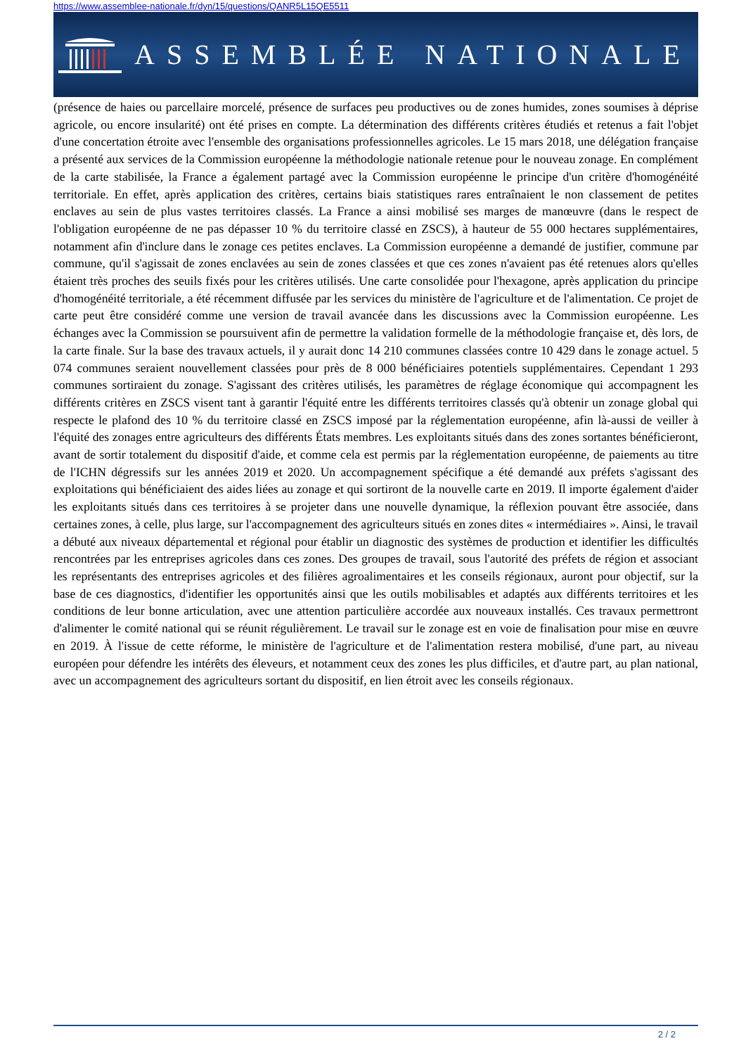https://www.assemblee-nationale.fr/dyn/15/questions/QANR5L15QE5511
ASSEMBLÉE NATIONALE
(présence de haies ou parcellaire morcelé, présence de surfaces peu productives ou de zones humides, zones soumises à déprise agricole, ou encore insularité) ont été prises en compte. La détermination des différents critères étudiés et retenus a fait l'objet d'une concertation étroite avec l'ensemble des organisations professionnelles agricoles. Le 15 mars 2018, une délégation française a présenté aux services de la Commission européenne la méthodologie nationale retenue pour le nouveau zonage. En complément de la carte stabilisée, la France a également partagé avec la Commission européenne le principe d'un critère d'homogénéité territoriale. En effet, après application des critères, certains biais statistiques rares entraînaient le non classement de petites enclaves au sein de plus vastes territoires classés. La France a ainsi mobilisé ses marges de manœuvre (dans le respect de l'obligation européenne de ne pas dépasser 10 % du territoire classé en ZSCS), à hauteur de 55 000 hectares supplémentaires, notamment afin d'inclure dans le zonage ces petites enclaves. La Commission européenne a demandé de justifier, commune par commune, qu'il s'agissait de zones enclavées au sein de zones classées et que ces zones n'avaient pas été retenues alors qu'elles étaient très proches des seuils fixés pour les critères utilisés. Une carte consolidée pour l'hexagone, après application du principe d'homogénéité territoriale, a été récemment diffusée par les services du ministère de l'agriculture et de l'alimentation. Ce projet de carte peut être considéré comme une version de travail avancée dans les discussions avec la Commission européenne. Les échanges avec la Commission se poursuivent afin de permettre la validation formelle de la méthodologie française et, dès lors, de la carte finale. Sur la base des travaux actuels, il y aurait donc 14 210 communes classées contre 10 429 dans le zonage actuel. 5 074 communes seraient nouvellement classées pour près de 8 000 bénéficiaires potentiels supplémentaires. Cependant 1 293 communes sortiraient du zonage. S'agissant des critères utilisés, les paramètres de réglage économique qui accompagnent les différents critères en ZSCS visent tant à garantir l'équité entre les différents territoires classés qu'à obtenir un zonage global qui respecte le plafond des 10 % du territoire classé en ZSCS imposé par la réglementation européenne, afin là-aussi de veiller à l'équité des zonages entre agriculteurs des différents États membres. Les exploitants situés dans des zones sortantes bénéficieront, avant de sortir totalement du dispositif d'aide, et comme cela est permis par la réglementation européenne, de paiements au titre de l'ICHN dégressifs sur les années 2019 et 2020. Un accompagnement spécifique a été demandé aux préfets s'agissant des exploitations qui bénéficiaient des aides liées au zonage et qui sortiront de la nouvelle carte en 2019. Il importe également d'aider les exploitants situés dans ces territoires à se projeter dans une nouvelle dynamique, la réflexion pouvant être associée, dans certaines zones, à celle, plus large, sur l'accompagnement des agriculteurs situés en zones dites « intermédiaires ». Ainsi, le travail a débuté aux niveaux départemental et régional pour établir un diagnostic des systèmes de production et identifier les difficultés rencontrées par les entreprises agricoles dans ces zones. Des groupes de travail, sous l'autorité des préfets de région et associant les représentants des entreprises agricoles et des filières agroalimentaires et les conseils régionaux, auront pour objectif, sur la base de ces diagnostics, d'identifier les opportunités ainsi que les outils mobilisables et adaptés aux différents territoires et les conditions de leur bonne articulation, avec une attention particulière accordée aux nouveaux installés. Ces travaux permettront d'alimenter le comité national qui se réunit régulièrement. Le travail sur le zonage est en voie de finalisation pour mise en œuvre en 2019. À l'issue de cette réforme, le ministère de l'agriculture et de l'alimentation restera mobilisé, d'une part, au niveau européen pour défendre les intérêts des éleveurs, et notamment ceux des zones les plus difficiles, et d'autre part, au plan national, avec un accompagnement des agriculteurs sortant du dispositif, en lien étroit avec les conseils régionaux.
2 / 2